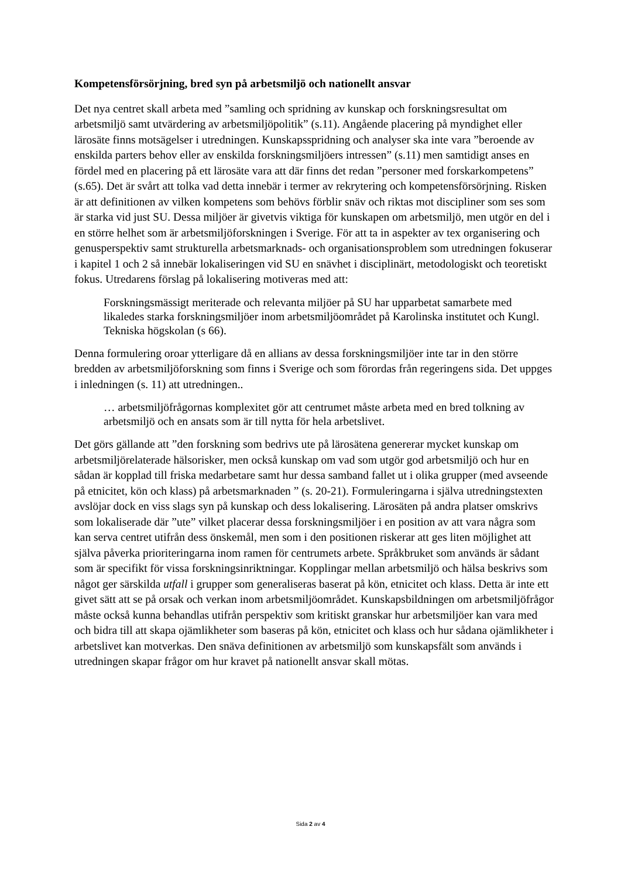Kompetensförsörjning, bred syn på arbetsmiljö och nationellt ansvar
Det nya centret skall arbeta med ”samling och spridning av kunskap och forskningsresultat om arbetsmiljö samt utvärdering av arbetsmiljöpolitik” (s.11). Angående placering på myndighet eller lärosäte finns motsägelser i utredningen. Kunskapsspridning och analyser ska inte vara ”beroende av enskilda parters behov eller av enskilda forskningsmiljöers intressen” (s.11) men samtidigt anses en fördel med en placering på ett lärosäte vara att där finns det redan ”personer med forskarkompetens” (s.65). Det är svårt att tolka vad detta innebär i termer av rekrytering och kompetensförsörjning. Risken är att definitionen av vilken kompetens som behövs förblir snäv och riktas mot discipliner som ses som är starka vid just SU. Dessa miljöer är givetvis viktiga för kunskapen om arbetsmiljö, men utgör en del i en större helhet som är arbetsmiljöforskningen i Sverige. För att ta in aspekter av tex organisering och genusperspektiv samt strukturella arbetsmarknads- och organisationsproblem som utredningen fokuserar i kapitel 1 och 2 så innebär lokaliseringen vid SU en snävhet i disciplinärt, metodologiskt och teoretiskt fokus. Utredarens förslag på lokalisering motiveras med att:
Forskningsmässigt meriterade och relevanta miljöer på SU har upparbetat samarbete med likaledes starka forskningsmiljöer inom arbetsmiljöområdet på Karolinska institutet och Kungl. Tekniska högskolan (s 66).
Denna formulering oroar ytterligare då en allians av dessa forskningsmiljöer inte tar in den större bredden av arbetsmiljöforskning som finns i Sverige och som förordas från regeringens sida. Det uppges i inledningen (s. 11) att utredningen..
… arbetsmiljöfrågornas komplexitet gör att centrumet måste arbeta med en bred tolkning av arbetsmiljö och en ansats som är till nytta för hela arbetslivet.
Det görs gällande att ”den forskning som bedrivs ute på lärosätena genererar mycket kunskap om arbetsmiljörelaterade hälsorisker, men också kunskap om vad som utgör god arbetsmiljö och hur en sådan är kopplad till friska medarbetare samt hur dessa samband fallet ut i olika grupper (med avseende på etnicitet, kön och klass) på arbetsmarknaden ” (s. 20-21). Formuleringarna i själva utredningstexten avslöjar dock en viss slags syn på kunskap och dess lokalisering. Lärosäten på andra platser omskrivs som lokaliserade där ”ute” vilket placerar dessa forskningsmiljöer i en position av att vara några som kan serva centret utifrån dess önskemål, men som i den positionen riskerar att ges liten möjlighet att själva påverka prioriteringarna inom ramen för centrumets arbete. Språkbruket som används är sådant som är specifikt för vissa forskningsinriktningar. Kopplingar mellan arbetsmiljö och hälsa beskrivs som något ger särskilda utfall i grupper som generaliseras baserat på kön, etnicitet och klass. Detta är inte ett givet sätt att se på orsak och verkan inom arbetsmiljöområdet. Kunskapsbildningen om arbetsmiljöfrågor måste också kunna behandlas utifrån perspektiv som kritiskt granskar hur arbetsmiljöer kan vara med och bidra till att skapa ojämlikheter som baseras på kön, etnicitet och klass och hur sådana ojämlikheter i arbetslivet kan motverkas. Den snäva definitionen av arbetsmiljö som kunskapsfält som används i utredningen skapar frågor om hur kravet på nationellt ansvar skall mötas.
Sida 2 av 4